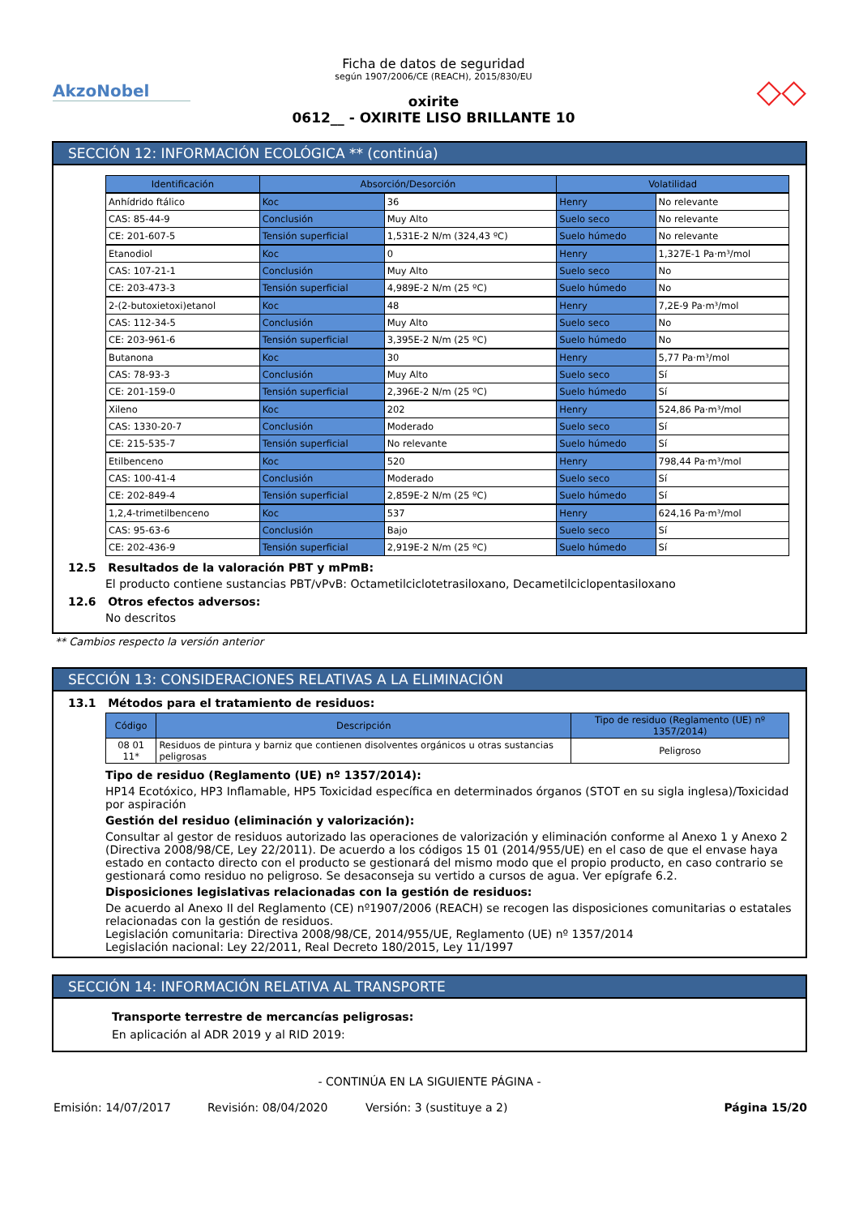AkzoNobel
Ficha de datos de seguridad
según 1907/2006/CE (REACH), 2015/830/EU
oxirite
0612__ - OXIRITE LISO BRILLANTE 10
◇◇
SECCIÓN 12: INFORMACIÓN ECOLÓGICA ** (continúa)
| Identificación | Absorción/Desorción | | Volatilidad | |
| --- | --- | --- | --- | --- |
| Anhídrido ftálico | Koc | 36 | Henry | No relevante |
| CAS: 85-44-9 | Conclusión | Muy Alto | Suelo seco | No relevante |
| CE: 201-607-5 | Tensión superficial | 1,531E-2 N/m (324,43 ºC) | Suelo húmedo | No relevante |
| Etanodiol | Koc | 0 | Henry | 1,327E-1 Pa·m³/mol |
| CAS: 107-21-1 | Conclusión | Muy Alto | Suelo seco | No |
| CE: 203-473-3 | Tensión superficial | 4,989E-2 N/m (25 ºC) | Suelo húmedo | No |
| 2-(2-butoxietoxi)etanol | Koc | 48 | Henry | 7,2E-9 Pa·m³/mol |
| CAS: 112-34-5 | Conclusión | Muy Alto | Suelo seco | No |
| CE: 203-961-6 | Tensión superficial | 3,395E-2 N/m (25 ºC) | Suelo húmedo | No |
| Butanona | Koc | 30 | Henry | 5,77 Pa·m³/mol |
| CAS: 78-93-3 | Conclusión | Muy Alto | Suelo seco | Sí |
| CE: 201-159-0 | Tensión superficial | 2,396E-2 N/m (25 ºC) | Suelo húmedo | Sí |
| Xileno | Koc | 202 | Henry | 524,86 Pa·m³/mol |
| CAS: 1330-20-7 | Conclusión | Moderado | Suelo seco | Sí |
| CE: 215-535-7 | Tensión superficial | No relevante | Suelo húmedo | Sí |
| Etilbenceno | Koc | 520 | Henry | 798,44 Pa·m³/mol |
| CAS: 100-41-4 | Conclusión | Moderado | Suelo seco | Sí |
| CE: 202-849-4 | Tensión superficial | 2,859E-2 N/m (25 ºC) | Suelo húmedo | Sí |
| 1,2,4-trimetilbenceno | Koc | 537 | Henry | 624,16 Pa·m³/mol |
| CAS: 95-63-6 | Conclusión | Bajo | Suelo seco | Sí |
| CE: 202-436-9 | Tensión superficial | 2,919E-2 N/m (25 ºC) | Suelo húmedo | Sí |
12.5 Resultados de la valoración PBT y mPmB:
El producto contiene sustancias PBT/vPvB: Octametilciclotetrasiloxano, Decametilciclopentasiloxano
12.6 Otros efectos adversos:
No descritos
** Cambios respecto la versión anterior
SECCIÓN 13: CONSIDERACIONES RELATIVAS A LA ELIMINACIÓN
13.1 Métodos para el tratamiento de residuos:
| Código | Descripción | Tipo de residuo (Reglamento (UE) nº 1357/2014) |
| --- | --- | --- |
| 08 01 11* | Residuos de pintura y barniz que contienen disolventes orgánicos u otras sustancias peligrosas | Peligroso |
Tipo de residuo (Reglamento (UE) nº 1357/2014):
HP14 Ecotóxico, HP3 Inflamable, HP5 Toxicidad específica en determinados órganos (STOT en su sigla inglesa)/Toxicidad por aspiración
Gestión del residuo (eliminación y valorización):
Consultar al gestor de residuos autorizado las operaciones de valorización y eliminación conforme al Anexo 1 y Anexo 2 (Directiva 2008/98/CE, Ley 22/2011). De acuerdo a los códigos 15 01 (2014/955/UE) en el caso de que el envase haya estado en contacto directo con el producto se gestionará del mismo modo que el propio producto, en caso contrario se gestionará como residuo no peligroso. Se desaconseja su vertido a cursos de agua. Ver epígrafe 6.2.
Disposiciones legislativas relacionadas con la gestión de residuos:
De acuerdo al Anexo II del Reglamento (CE) nº1907/2006 (REACH) se recogen las disposiciones comunitarias o estatales relacionadas con la gestión de residuos.
Legislación comunitaria: Directiva 2008/98/CE, 2014/955/UE, Reglamento (UE) nº 1357/2014
Legislación nacional: Ley 22/2011, Real Decreto 180/2015, Ley 11/1997
SECCIÓN 14: INFORMACIÓN RELATIVA AL TRANSPORTE
Transporte terrestre de mercancías peligrosas:
En aplicación al ADR 2019 y al RID 2019:
- CONTINÚA EN LA SIGUIENTE PÁGINA -
Emisión: 14/07/2017 Revisión: 08/04/2020 Versión: 3 (sustituye a 2) Página 15/20